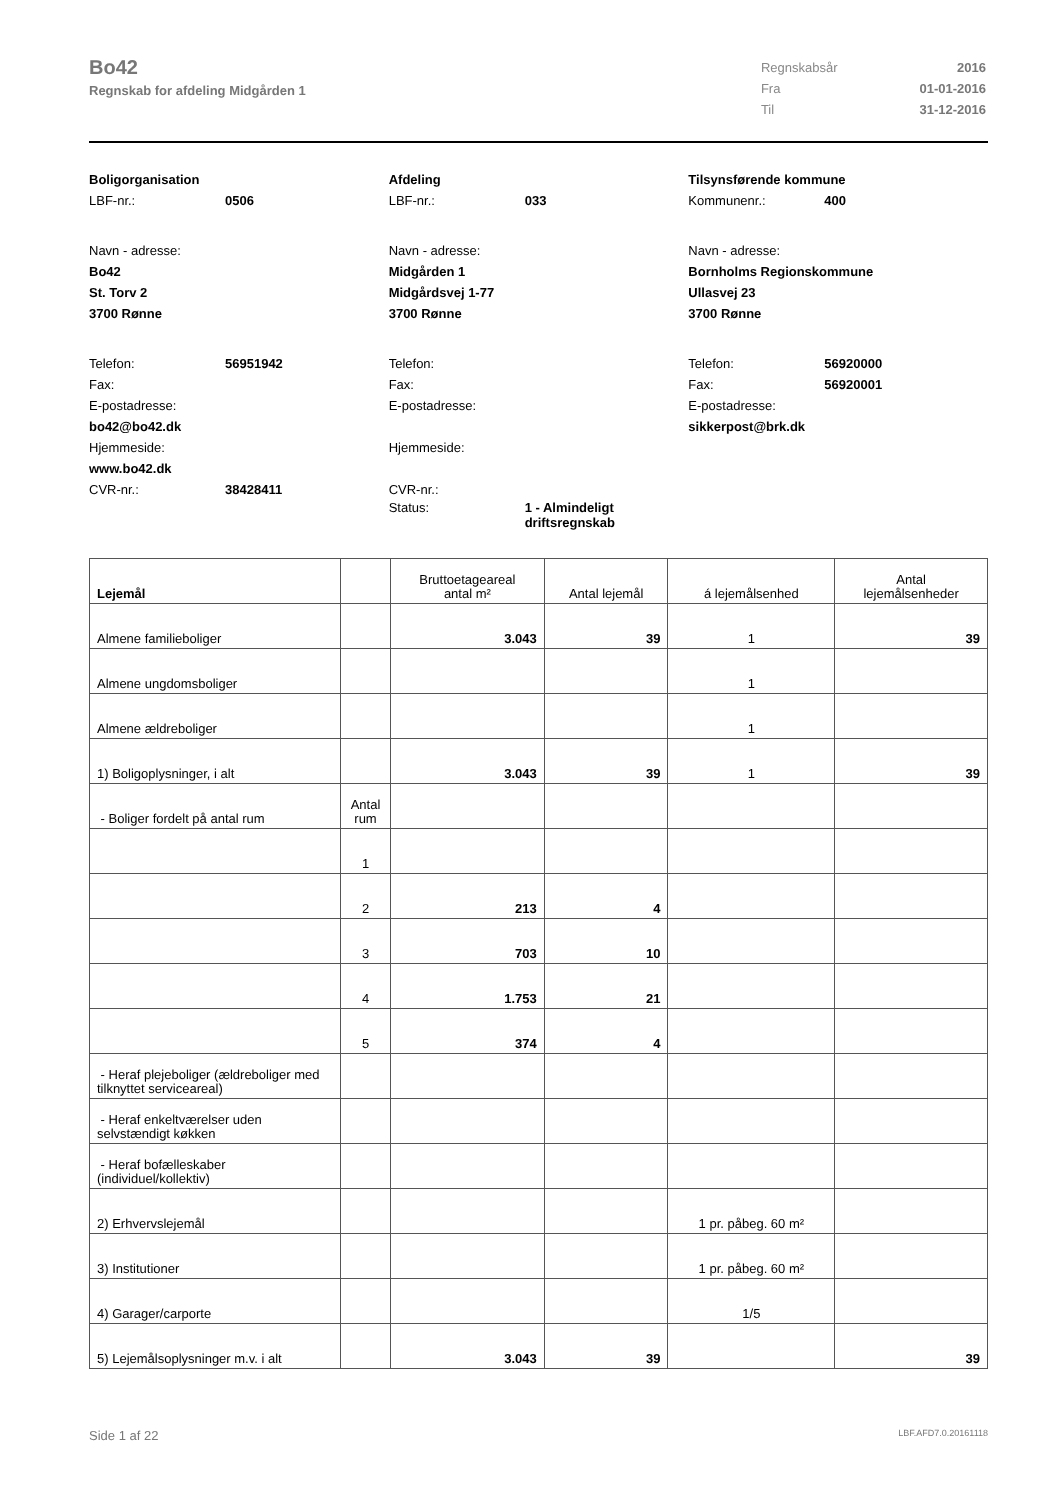Bo42
Regnskab for afdeling Midgården 1
| Regnskabsår | 2016 |
| Fra | 01-01-2016 |
| Til | 31-12-2016 |
Boligorganisation
LBF-nr.: 0506
Navn - adresse:
Bo42
St. Torv 2
3700 Rønne
Telefon: 56951942
Fax:
E-postadresse:
bo42@bo42.dk
Hjemmeside:
www.bo42.dk
CVR-nr.: 38428411
Afdeling
LBF-nr.: 033
Navn - adresse:
Midgården 1
Midgårdsvej 1-77
3700 Rønne
Telefon:
Fax:
E-postadresse:
Hjemmeside:
CVR-nr.:
Status: 1 - Almindeligt
driftsregnskab
Tilsynsførende kommune
Kommunenr.: 400
Navn - adresse:
Bornholms Regionskommune
Ullasvej 23
3700 Rønne
Telefon: 56920000
Fax: 56920001
E-postadresse:
sikkerpost@brk.dk
| Lejemål | | Bruttoetageareal antal m² | Antal lejemål | á lejemålsenhed | Antal lejemålsenheder |
| --- | --- | --- | --- | --- | --- |
| Almene familieboliger | | 3.043 | 39 | 1 | 39 |
| Almene ungdomsboliger | | | | 1 | |
| Almene ældreboliger | | | | 1 | |
| 1) Boligoplysninger, i alt | | 3.043 | 39 | 1 | 39 |
| - Boliger fordelt på antal rum | Antal rum | | | | |
| | 1 | | | | |
| | 2 | 213 | 4 | | |
| | 3 | 703 | 10 | | |
| | 4 | 1.753 | 21 | | |
| | 5 | 374 | 4 | | |
| - Heraf plejeboliger (ældreboliger med tilknyttet serviceareal) | | | | | |
| - Heraf enkeltværelser uden selvstændigt køkken | | | | | |
| - Heraf bofælleskaber (individuel/kollektiv) | | | | | |
| 2) Erhvervslejemål | | | | 1 pr. påbeg. 60 m² | |
| 3) Institutioner | | | | 1 pr. påbeg. 60 m² | |
| 4) Garager/carporte | | | | 1/5 | |
| 5) Lejemålsoplysninger m.v. i alt | | 3.043 | 39 | | 39 |
Side 1 af 22 LBF.AFD7.0.20161118